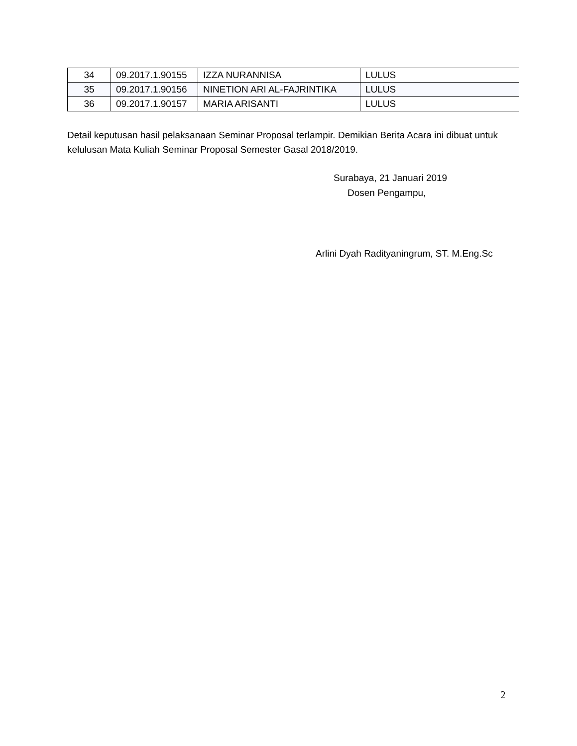| 34 | 09.2017.1.90155 | IZZA NURANNISA | LULUS |
| 35 | 09.2017.1.90156 | NINETION ARI AL-FAJRINTIKA | LULUS |
| 36 | 09.2017.1.90157 | MARIA ARISANTI | LULUS |
Detail keputusan hasil pelaksanaan Seminar Proposal terlampir. Demikian Berita Acara ini dibuat untuk kelulusan Mata Kuliah Seminar Proposal Semester Gasal 2018/2019.
Surabaya, 21 Januari 2019
Dosen Pengampu,
Arlini Dyah Radityaningrum, ST. M.Eng.Sc
2